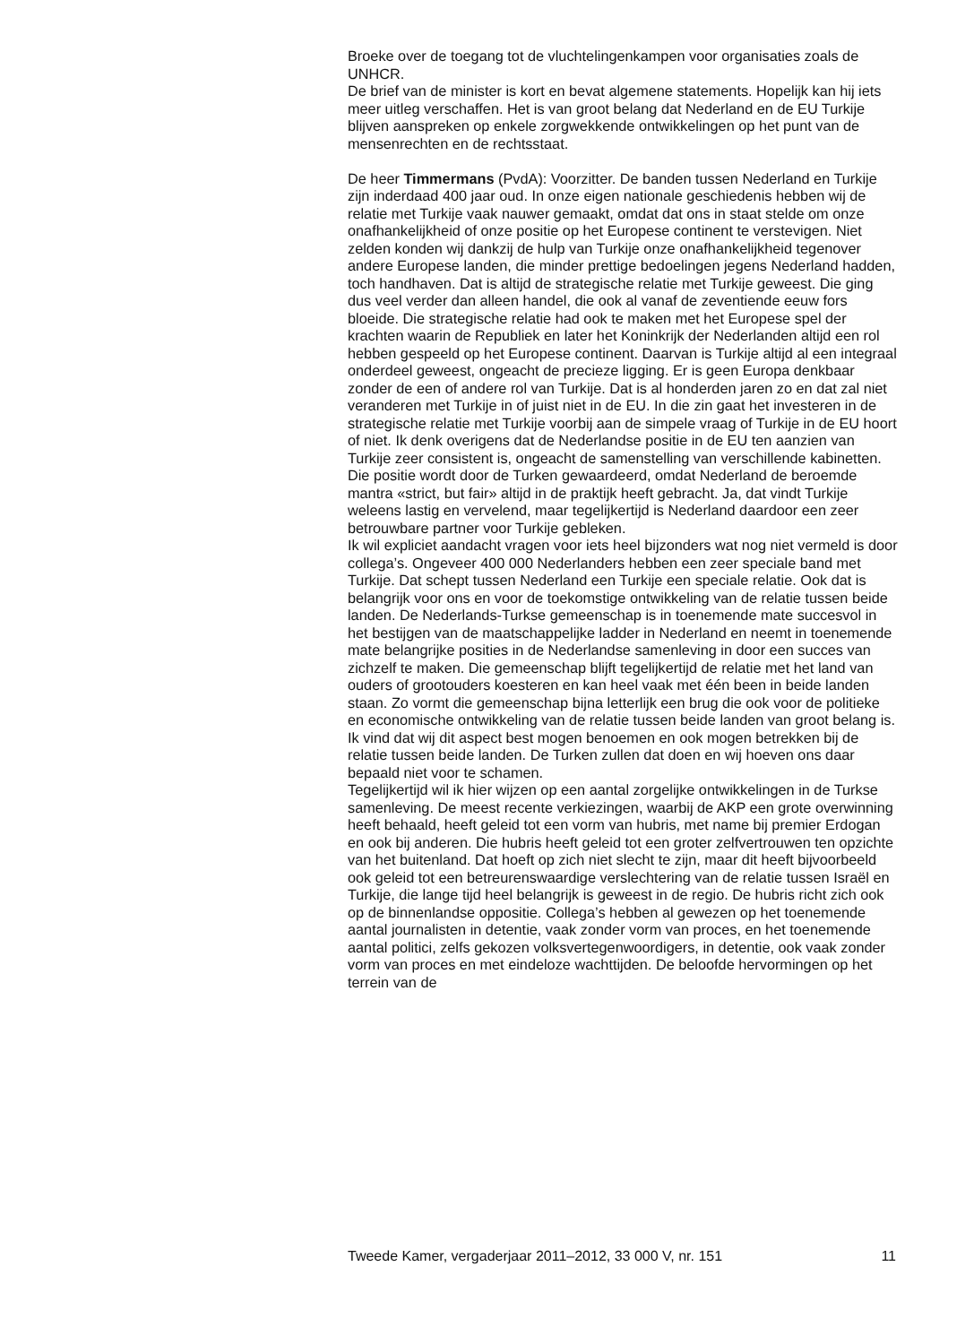Broeke over de toegang tot de vluchtelingenkampen voor organisaties zoals de UNHCR.
De brief van de minister is kort en bevat algemene statements. Hopelijk kan hij iets meer uitleg verschaffen. Het is van groot belang dat Nederland en de EU Turkije blijven aanspreken op enkele zorgwekkende ontwikkelingen op het punt van de mensenrechten en de rechtsstaat.
De heer Timmermans (PvdA): Voorzitter. De banden tussen Nederland en Turkije zijn inderdaad 400 jaar oud. In onze eigen nationale geschiedenis hebben wij de relatie met Turkije vaak nauwer gemaakt, omdat dat ons in staat stelde om onze onafhankelijkheid of onze positie op het Europese continent te verstevigen. Niet zelden konden wij dankzij de hulp van Turkije onze onafhankelijkheid tegenover andere Europese landen, die minder prettige bedoelingen jegens Nederland hadden, toch handhaven. Dat is altijd de strategische relatie met Turkije geweest. Die ging dus veel verder dan alleen handel, die ook al vanaf de zeventiende eeuw fors bloeide. Die strategische relatie had ook te maken met het Europese spel der krachten waarin de Republiek en later het Koninkrijk der Nederlanden altijd een rol hebben gespeeld op het Europese continent. Daarvan is Turkije altijd al een integraal onderdeel geweest, ongeacht de precieze ligging. Er is geen Europa denkbaar zonder de een of andere rol van Turkije. Dat is al honderden jaren zo en dat zal niet veranderen met Turkije in of juist niet in de EU. In die zin gaat het investeren in de strategische relatie met Turkije voorbij aan de simpele vraag of Turkije in de EU hoort of niet. Ik denk overigens dat de Nederlandse positie in de EU ten aanzien van Turkije zeer consistent is, ongeacht de samenstelling van verschillende kabinetten. Die positie wordt door de Turken gewaardeerd, omdat Nederland de beroemde mantra «strict, but fair» altijd in de praktijk heeft gebracht. Ja, dat vindt Turkije weleens lastig en vervelend, maar tegelijkertijd is Nederland daardoor een zeer betrouwbare partner voor Turkije gebleken.
Ik wil expliciet aandacht vragen voor iets heel bijzonders wat nog niet vermeld is door collega’s. Ongeveer 400 000 Nederlanders hebben een zeer speciale band met Turkije. Dat schept tussen Nederland een Turkije een speciale relatie. Ook dat is belangrijk voor ons en voor de toekomstige ontwikkeling van de relatie tussen beide landen. De Nederlands-Turkse gemeenschap is in toenemende mate succesvol in het bestijgen van de maatschappelijke ladder in Nederland en neemt in toenemende mate belangrijke posities in de Nederlandse samenleving in door een succes van zichzelf te maken. Die gemeenschap blijft tegelijkertijd de relatie met het land van ouders of grootouders koesteren en kan heel vaak met één been in beide landen staan. Zo vormt die gemeenschap bijna letterlijk een brug die ook voor de politieke en economische ontwikkeling van de relatie tussen beide landen van groot belang is. Ik vind dat wij dit aspect best mogen benoemen en ook mogen betrekken bij de relatie tussen beide landen. De Turken zullen dat doen en wij hoeven ons daar bepaald niet voor te schamen.
Tegelijkertijd wil ik hier wijzen op een aantal zorgelijke ontwikkelingen in de Turkse samenleving. De meest recente verkiezingen, waarbij de AKP een grote overwinning heeft behaald, heeft geleid tot een vorm van hubris, met name bij premier Erdogan en ook bij anderen. Die hubris heeft geleid tot een groter zelfvertrouwen ten opzichte van het buitenland. Dat hoeft op zich niet slecht te zijn, maar dit heeft bijvoorbeeld ook geleid tot een betreurenswaardige verslechtering van de relatie tussen Israël en Turkije, die lange tijd heel belangrijk is geweest in de regio. De hubris richt zich ook op de binnenlandse oppositie. Collega’s hebben al gewezen op het toenemende aantal journalisten in detentie, vaak zonder vorm van proces, en het toenemende aantal politici, zelfs gekozen volksvertegenwoordigers, in detentie, ook vaak zonder vorm van proces en met eindeloze wachttijden. De beloofde hervormingen op het terrein van de
Tweede Kamer, vergaderjaar 2011–2012, 33 000 V, nr. 151 11